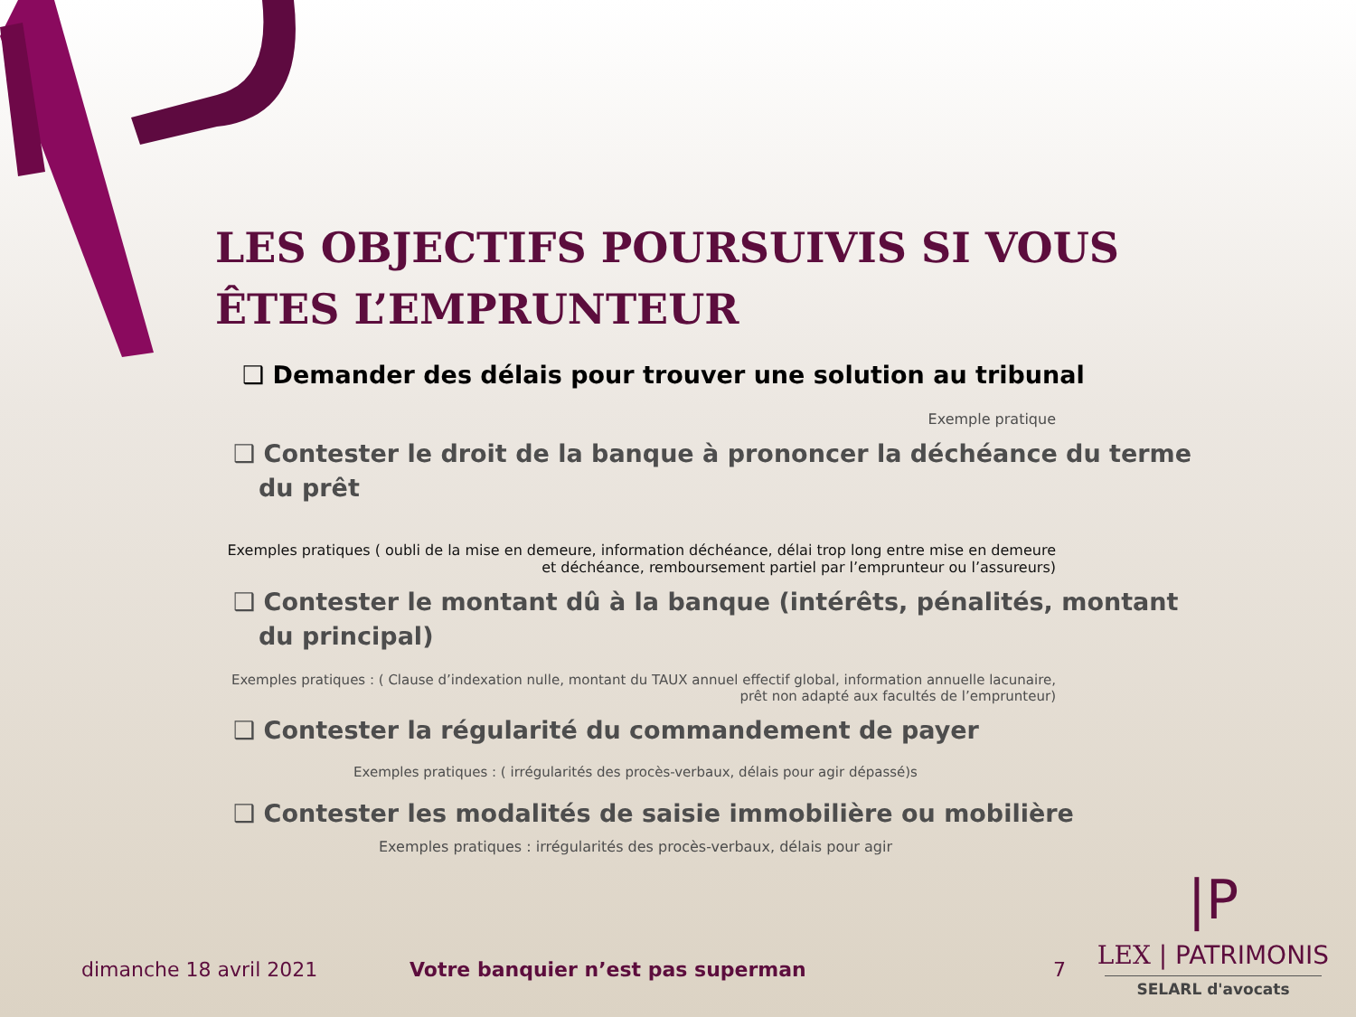LES OBJECTIFS POURSUIVIS SI VOUS ÊTES L’EMPRUNTEUR
❑ Demander des délais pour trouver une solution au tribunal
Exemple pratique
❑ Contester le droit de la banque à prononcer la déchéance du terme du prêt
Exemples pratiques ( oubli de la mise en demeure, information déchéance, délai trop long entre mise en demeure et déchéance, remboursement partiel par l’emprunteur ou l’assureurs)
❑ Contester le montant dû à la banque (intérêts, pénalités, montant du principal)
Exemples pratiques : ( Clause d’indexation nulle, montant du TAUX annuel effectif global, information annuelle lacunaire, prêt non adapté aux facultés de l’emprunteur)
❑ Contester la régularité du commandement de payer
Exemples pratiques : ( irrégularités des procès-verbaux, délais pour agir dépassé)s
❑ Contester les modalités de saisie immobilière ou mobilière
Exemples pratiques : irrégularités des procès-verbaux, délais pour agir
dimanche 18 avril 2021
Votre banquier n’est pas superman
7
|P
LEX | PATRIMONIS
SELARL d'avocats